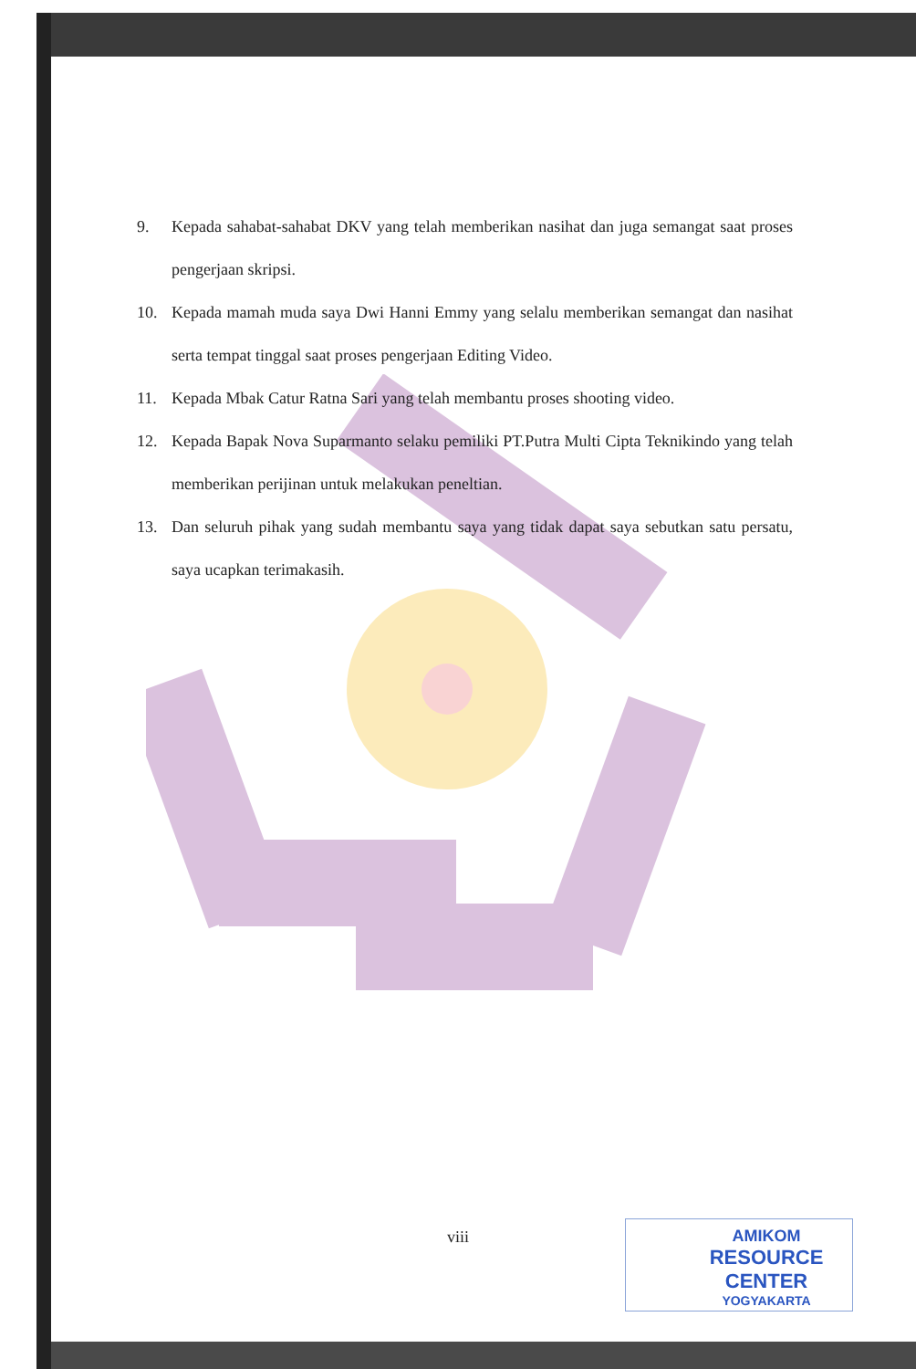9. Kepada sahabat-sahabat DKV yang telah memberikan nasihat dan juga semangat saat proses pengerjaan skripsi.
10. Kepada mamah muda saya Dwi Hanni Emmy yang selalu memberikan semangat dan nasihat serta tempat tinggal saat proses pengerjaan Editing Video.
11. Kepada Mbak Catur Ratna Sari yang telah membantu proses shooting video.
12. Kepada Bapak Nova Suparmanto selaku pemiliki PT.Putra Multi Cipta Teknikindo yang telah memberikan perijinan untuk melakukan peneltian.
13. Dan seluruh pihak yang sudah membantu saya yang tidak dapat saya sebutkan satu persatu, saya ucapkan terimakasih.
viii
AMIKOM
RESOURCE CENTER
YOGYAKARTA